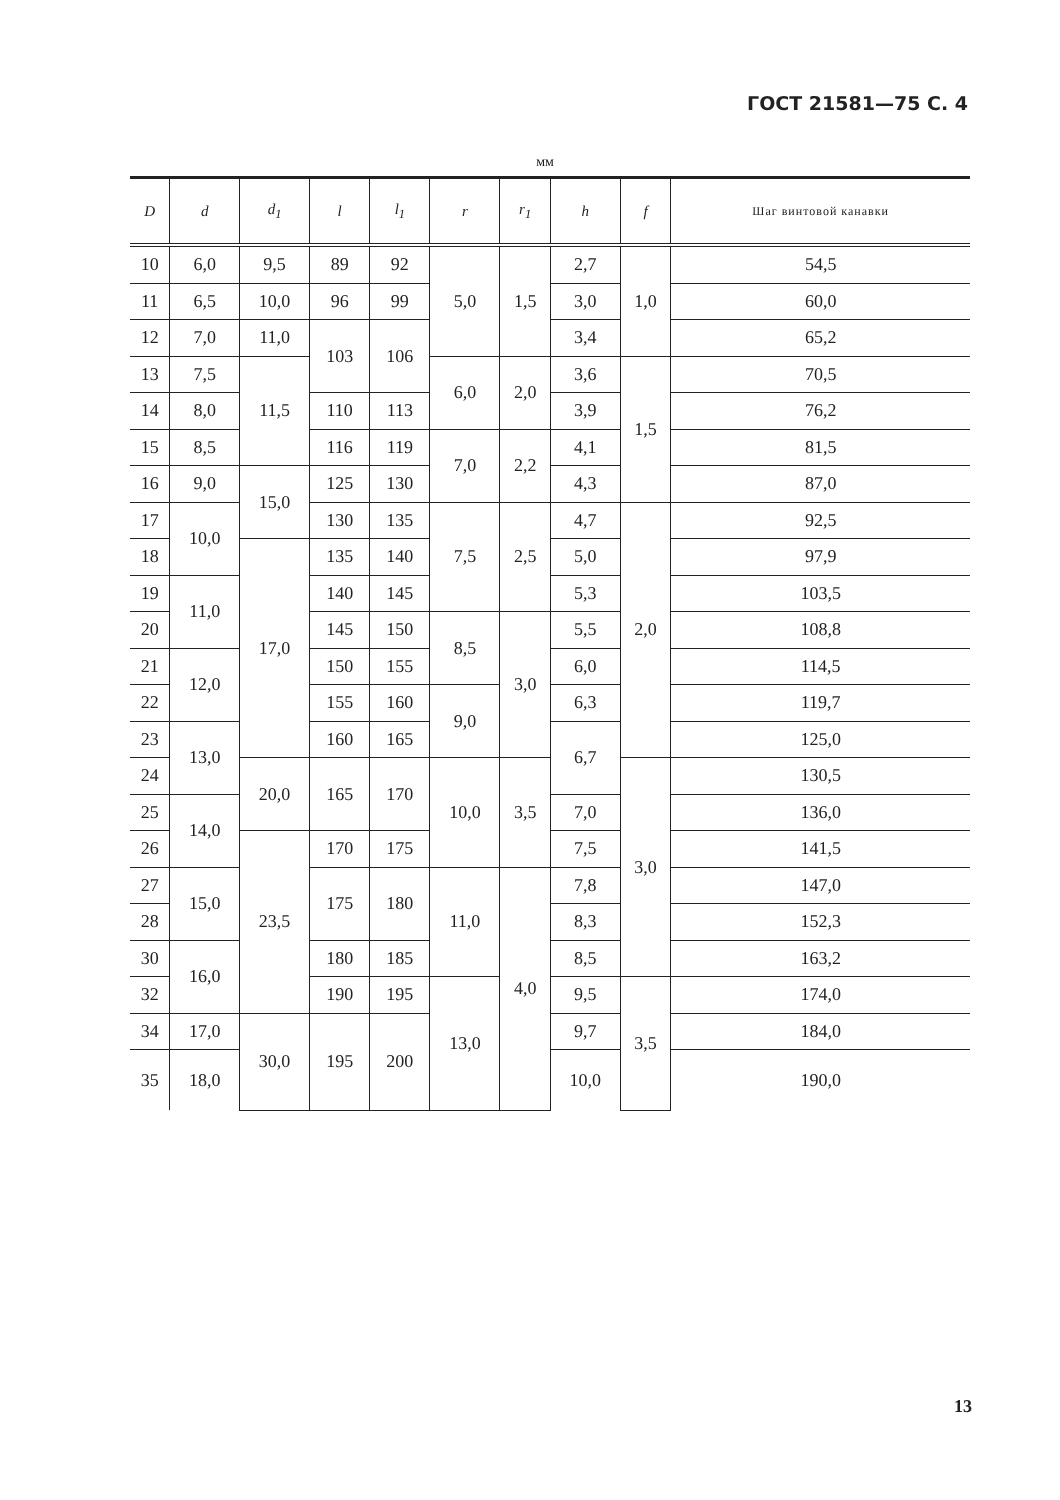ГОСТ 21581—75 С. 4
мм
| D | d | d<sub>1</sub> | l | l<sub>1</sub> | r | r<sub>1</sub> | h | f | Шаг винтовой канавки |
| --- | --- | --- | --- | --- | --- | --- | --- | --- | --- |
| 10 | 6,0 | 9,5 | 89 | 92 | 5,0 | 1,5 | 2,7 | 1,0 | 54,5 |
| 11 | 6,5 | 10,0 | 96 | 99 | | | 3,0 | | 60,0 |
| 12 | 7,0 | 11,0 | 103 | 106 | | | 3,4 | | 65,2 |
| 13 | 7,5 | 11,5 | | | 6,0 | 2,0 | 3,6 | 1,5 | 70,5 |
| 14 | 8,0 | | 110 | 113 | | | 3,9 | | 76,2 |
| 15 | 8,5 | | 116 | 119 | 7,0 | 2,2 | 4,1 | | 81,5 |
| 16 | 9,0 | 15,0 | 125 | 130 | | | 4,3 | | 87,0 |
| 17 | 10,0 | | 130 | 135 | 7,5 | 2,5 | 4,7 | 2,0 | 92,5 |
| 18 | | 17,0 | 135 | 140 | | | 5,0 | | 97,9 |
| 19 | 11,0 | | 140 | 145 | | | 5,3 | | 103,5 |
| 20 | | | 145 | 150 | 8,5 | 3,0 | 5,5 | | 108,8 |
| 21 | 12,0 | | 150 | 155 | | | 6,0 | | 114,5 |
| 22 | | | 155 | 160 | 9,0 | | 6,3 | | 119,7 |
| 23 | 13,0 | | 160 | 165 | | | 6,7 | | 125,0 |
| 24 | | 20,0 | 165 | 170 | 10,0 | 3,5 | | 3,0 | 130,5 |
| 25 | 14,0 | | | | | | 7,0 | | 136,0 |
| 26 | | 23,5 | 170 | 175 | | | 7,5 | | 141,5 |
| 27 | 15,0 | | 175 | 180 | 11,0 | 4,0 | 7,8 | | 147,0 |
| 28 | | | | | | | 8,3 | | 152,3 |
| 30 | 16,0 | | 180 | 185 | | | 8,5 | | 163,2 |
| 32 | | | 190 | 195 | 13,0 | | 9,5 | 3,5 | 174,0 |
| 34 | 17,0 | 30,0 | 195 | 200 | | | 9,7 | | 184,0 |
| 35 | 18,0 | | | | | | 10,0 | | 190,0 |
13